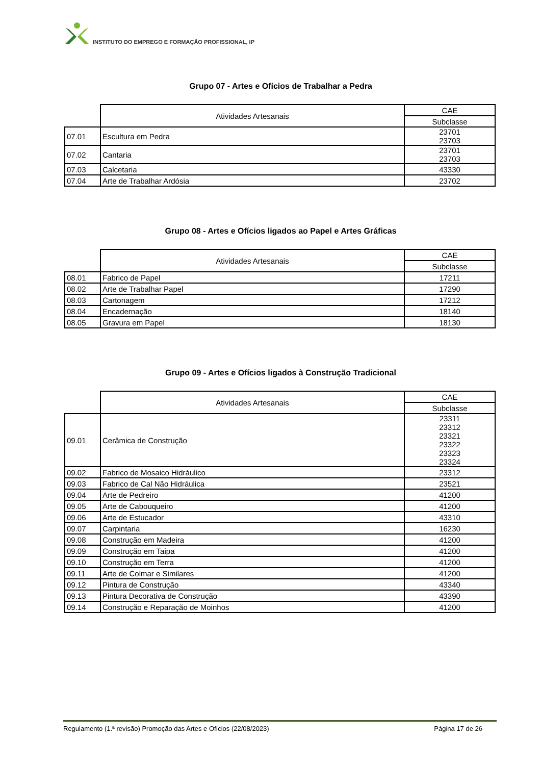INSTITUTO DO EMPREGO E FORMAÇÃO PROFISSIONAL, IP
Grupo 07 - Artes e Ofícios de Trabalhar a Pedra
| | Atividades Artesanais | CAE |
| | | Subclasse |
| 07.01 | Escultura em Pedra | 23701 23703 |
| 07.02 | Cantaria | 23701 23703 |
| 07.03 | Calcetaria | 43330 |
| 07.04 | Arte de Trabalhar Ardósia | 23702 |
Grupo 08 - Artes e Ofícios ligados ao Papel e Artes Gráficas
| | Atividades Artesanais | CAE |
| | | Subclasse |
| 08.01 | Fabrico de Papel | 17211 |
| 08.02 | Arte de Trabalhar Papel | 17290 |
| 08.03 | Cartonagem | 17212 |
| 08.04 | Encadernação | 18140 |
| 08.05 | Gravura em Papel | 18130 |
Grupo 09 - Artes e Ofícios ligados à Construção Tradicional
| | Atividades Artesanais | CAE |
| | | Subclasse |
| 09.01 | Cerâmica de Construção | 23311 23312 23321 23322 23323 23324 |
| 09.02 | Fabrico de Mosaico Hidráulico | 23312 |
| 09.03 | Fabrico de Cal Não Hidráulica | 23521 |
| 09.04 | Arte de Pedreiro | 41200 |
| 09.05 | Arte de Cabouqueiro | 41200 |
| 09.06 | Arte de Estucador | 43310 |
| 09.07 | Carpintaria | 16230 |
| 09.08 | Construção em Madeira | 41200 |
| 09.09 | Construção em Taipa | 41200 |
| 09.10 | Construção em Terra | 41200 |
| 09.11 | Arte de Colmar e Similares | 41200 |
| 09.12 | Pintura de Construção | 43340 |
| 09.13 | Pintura Decorativa de Construção | 43390 |
| 09.14 | Construção e Reparação de Moinhos | 41200 |
Regulamento (1.ª revisão) Promoção das Artes e Ofícios (22/08/2023) Página 17 de 26